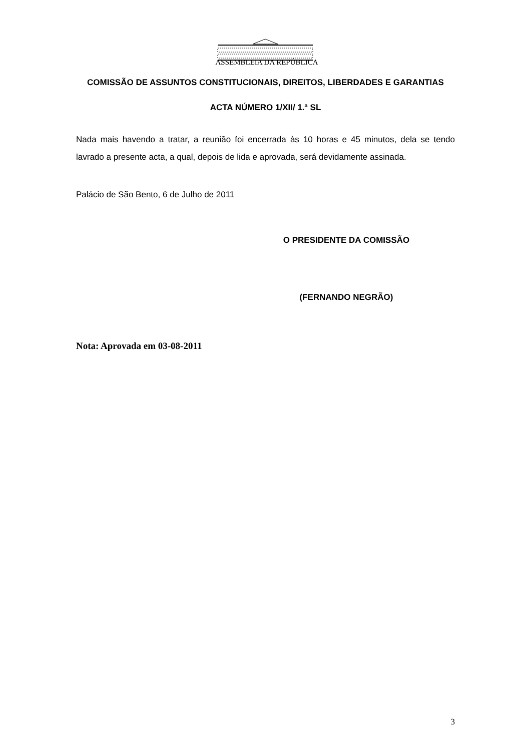ASSEMBLEIA DA REPÚBLICA
COMISSÃO DE ASSUNTOS CONSTITUCIONAIS, DIREITOS, LIBERDADES E GARANTIAS
ACTA NÚMERO 1/XII/ 1.ª SL
Nada mais havendo a tratar, a reunião foi encerrada às 10 horas e 45 minutos, dela se tendo lavrado a presente acta, a qual, depois de lida e aprovada, será devidamente assinada.
Palácio de São Bento, 6 de Julho de 2011
O PRESIDENTE DA COMISSÃO
(FERNANDO NEGRÃO)
Nota: Aprovada em 03-08-2011
3